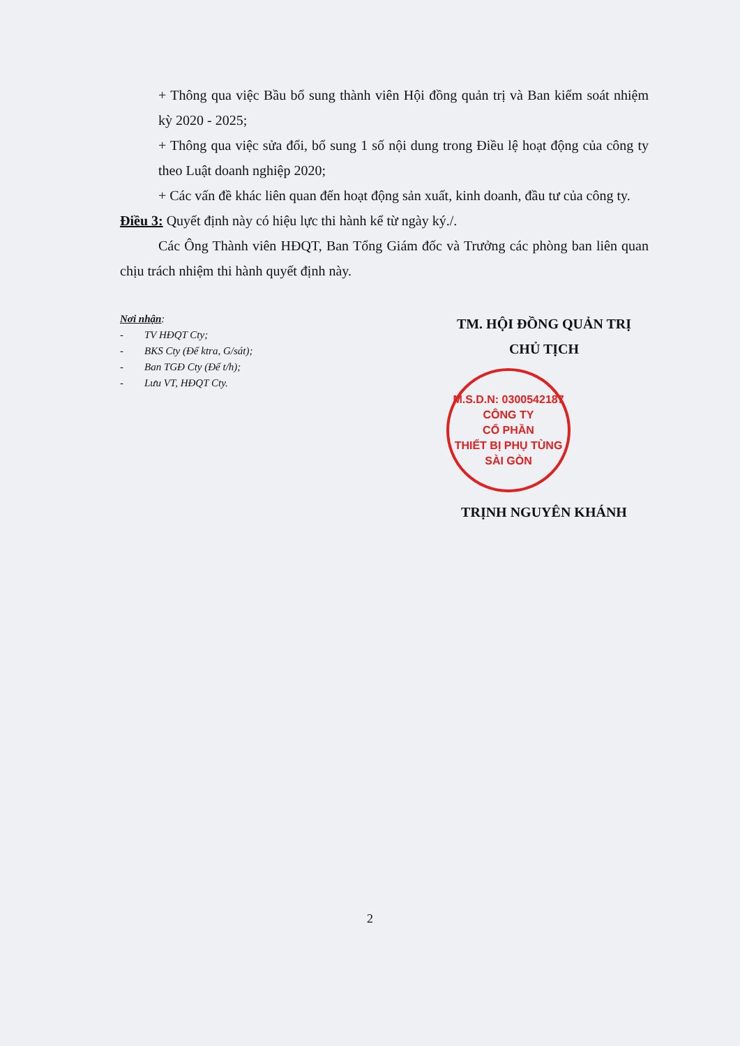+ Thông qua việc Bầu bổ sung thành viên Hội đồng quản trị và Ban kiểm soát nhiệm kỳ 2020 - 2025;
+ Thông qua việc sửa đổi, bổ sung 1 số nội dung trong Điều lệ hoạt động của công ty theo Luật doanh nghiệp 2020;
+ Các vấn đề khác liên quan đến hoạt động sản xuất, kinh doanh, đầu tư của công ty.
Điều 3: Quyết định này có hiệu lực thi hành kể từ ngày ký./.
Các Ông Thành viên HĐQT, Ban Tổng Giám đốc và Trưởng các phòng ban liên quan chịu trách nhiệm thi hành quyết định này.
Nơi nhận:
- TV HĐQT Cty;
- BKS Cty (Để ktra, G/sát);
- Ban TGĐ Cty (Để t/h);
- Lưu VT, HĐQT Cty.
TM. HỘI ĐỒNG QUẢN TRỊ
CHỦ TỊCH
M.S.D.N: 0300542187
CÔNG TY
CỔ PHẦN
THIẾT BỊ PHỤ TÙNG
SÀI GÒN
TRỊNH NGUYÊN KHÁNH
2